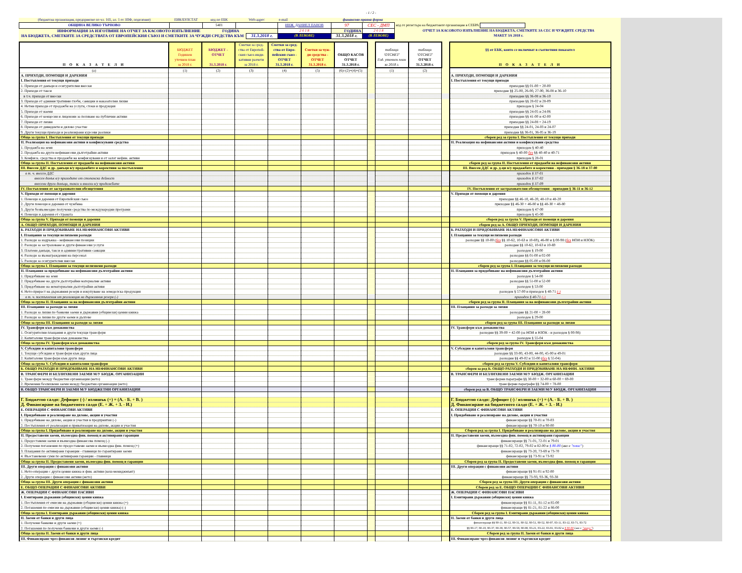- 1 / 2 -
| (бюджетна организация, предприятие по чл. 165, ал. 1 от ЗПФ, поделение) | ЕИК/БУЛСТАТ | код по ЕБК | Web-адрес | | e-mail | финансово-правна форма | | |
| ОБЩИНА ВЕЛИКО ТЪРНОВО | | 5401 | | | ИНЖ. ДАНИЕЛ ПАНОВ | 97 | СЕС - ДМП | код от регистъра на бюджетните организации в СЕБРА |
| ИНФОРМАЦИЯ ЗА ИЗГОТВЯНЕ НА ОТЧЕТ ЗА КАСОВОТО ИЗПЪЛНЕНИЕ ГОДИНА | | | | | 2 0 1 8 | ГОДИНА | 2 0 1 8 | ОТЧЕТ ЗА КАСОВОТО ИЗПЪЛНЕНИЕ НА БЮДЖЕТА, СМЕТКИТЕ ЗА СЕС И ЧУЖДИТЕ СРЕДСТВА |
| НА БЮДЖЕТА, СМЕТКИТЕ ЗА СРЕДСТВАТА ОТ ЕВРОПЕЙСКИЯ СЪЮЗ И СМЕТКИТЕ ЗА ЧУЖДИ СРЕДСТВА КЪМ | | | | 31.3.2018 г. | (В ЛЕВОВЕ) | 31.3.2018 г. | (В ЛЕВОВЕ) | МАКЕТ ЗА 2018 г. |
| П О К А З А Т Е Л И | БЮДЖЕТ Годишен уточнен план за 2018 г. | БЮДЖЕТ - ОТЧЕТ 31.3.2018 г. | Сметки за сред- ства от Европей- ския съюз-инди- кативни разчети за 2018 г. | Сметки за сред- ства от Евро- пейския съюз - ОТЧЕТ 31.3.2018 г. | Сметки за чуж- ди средства - ОТЧЕТ 31.3.2018 г. | ОБЩО КАСОВ ОТЧЕТ 31.3.2018 г. | | таблица 'ОТСНЕТ' Год. уточнен план за 2018 г. | таблица 'ОТСНЕТ' ОТЧЕТ 31.3.2018 г. | | §§ от ЕБК, които се включват в съответния показател П О К А З А Т Е Л И |
| (а) | (1) | (2) | (3) | (4) | (5) | (6)=(2)+(4)+(5) | | (1) | (2) | | |
| А. ПРИХОДИ, ПОМОЩИ И ДАРЕНИЯ | | | | | | | | | | | А. ПРИХОДИ, ПОМОЩИ И ДАРЕНИЯ |
| І. Постъпления от текущи приходи | | | | | | | | | | | І. Постъпления от текущи приходи |
| 1. Приходи от данъци и осигурителни вноски | | | | | | | | | | | приходни §§ 01-00 ÷ 20-00 |
| 2. Приходи от такси | | | | | | | | | | | приходни §§ 25-00, 26-00, 27-00, 36-08 и 36-10 |
| в т.ч. приходи от вноски | | | | | | | | | | | приходни §§ 36-08 и 36-10 |
| 3. Приходи от административни глоби, санкции и наказателни лихви | | | | | | | | | | | приходни §§ 28-02 и 28-09 |
| 4. Нетни приходи от продажби на услуги, стоки и продукция | | | | | | | | | | | приходен § 24-04 |
| 5. Приходи от наеми | | | | | | | | | | | приходни §§ 24-05 и 24-06 |
| 6. Приходи от концесии и лицензии за ползване на публични активи | | | | | | | | | | | приходни §§ 41-00 и 42-00 |
| 7. Приходи от лихви | | | | | | | | | | | приходни §§ 24-08 ÷ 24-19 |
| 8. Приходи от дивиденти и дялово участие | | | | | | | | | | | приходни §§ 24-01, 24-03 и 24-07 |
| 9. Други текущи приходи и реализирани курсови разлики | | | | | | | | | | | приходни §§ 36-01, 36-05 и 36-19 |
| Общо за група І. Постъпления от текущи приходи | | | | | | | | | | | сборен ред за група І. Постъпления от текущи приходи |
| ІІ. Реализация на нефинансови активи и конфискувани средства | | | | | | | | | | | ІІ. Реализация на нефинансови активи и конфискувани средства |
| 1. Продажба на земя | | | | | | | | | | | приходен § 40-40 |
| 2. Продажба на други нефинансови дълготрайни активи | | | | | | | | | | | приходен § 40-00 без §§ 40-40 и 40-71 |
| 3. Конфиск. средства и продажби на конфискувани и от залог нефин. активи | | | | | | | | | | | приходен § 28-01 |
| Общо за група ІІ. Постъпления от продажби на нефинансови активи | | | | | | | | | | | сборен ред за група ІІ. Постъпления от продажби на нефинансови активи |
| ІІІ. Внесен ДДС и др. данъци в/у продажбите и корективи за постъпления | | | | | | | | | | | ІІІ. Внесен ДДС и др. д-ци в/у продажбите и корективи - приходни § 36-18 и 37-00 |
| в т. ч. внесен ДДС | | | | | | | | | | | приходен § 37-01 |
| внесен данък в/у приходите от стопанска дейност | | | | | | | | | | | приходен § 37-02 |
| внесени други данъци, такси и вноски в/у продажбите | | | | | | | | | | | приходен § 37-09 |
| ІV. Постъпления от застрахователни обезщетения | | | | | | | | | | | ІV. Постъпления от застрахователни обезщетения - приходни § 36-11 и 36-12 |
| V. Приходи от помощи и дарения | | | | | | | | | | | V. Приходи от помощи и дарения |
| 1. Помощи и дарения от Европейския съюз | | | | | | | | | | | приходни §§ 46-10, 46-20, 48-10 и 48-20 |
| 2. Други помощи и дарения от чужбина | | | | | | | | | | | приходни §§ 46-30 ÷ 46-80 и §§ 48-30 ÷ 48-80 |
| 3. Други безвъзмездно получени средства по международни програми | | | | | | | | | | | приходен § 47-00 |
| 4. Помощи и дарения от страната | | | | | | | | | | | приходен § 45-00 |
| Общо за група V. Приходи от помощи и дарения | | | | | | | | | | | сборен ред за група V. Приходи от помощи и дарения |
| А. ОБЩО ПРИХОДИ, ПОМОЩИ И ДАРЕНИЯ | | | | | | | | | | | сборен ред за А. ОБЩО ПРИХОДИ, ПОМОЩИ И ДАРЕНИЯ |
| Б. РАЗХОДИ И ПРИДОБИВАНЕ НА НЕФИНАНСОВИ АКТИВИ | | | | | | | | | | | Б. РАЗХОДИ И ПРИДОБИВАНЕ НА НЕФИНАНСОВИ АКТИВИ |
| І. Плащания за текущи нелихвени разходи | | | | | | | | | | | І. Плащания за текущи нелихвени разходи |
| 1. Разходи за издръжка - нефинансови позиции | | | | | | | | | | | разходни §§ 10-00 ( без §§ 10-62, 10-63 и 10-69), 46-00 и § 00-98 ( без НОИ и НЗОК) |
| 2. Разходи за застраховане и други финансови услуги | | | | | | | | | | | разходни §§ 10-62, 10-63 и 10-69 |
| 3. Платени данъци, такси и административни санкции | | | | | | | | | | | разходен § 19-00 |
| 4. Разходи за възнаграждения на персонал | | | | | | | | | | | разходни §§ 01-00 и 02-00 |
| 5. Разходи за осигурителни вноски | | | | | | | | | | | разходни §§ 05-00 и 08-00 |
| Общо за група І. Плащания за текущи нелихвени разходи | | | | | | | | | | | сборен ред за група І. Плащания за текущи нелихвени разходи |
| ІІ. Плащания за придобиване на нефинансови дълготрайни активи | | | | | | | | | | | ІІ. Плащания за придобиване на нефинансови дълготрайни активи |
| 1. Придобиване на земя | | | | | | | | | | | разходен § 54-00 |
| 2. Придобиване на други дълготрайни материални активи | | | | | | | | | | | разходни §§ 51-00 и 52-00 |
| 3. Придобиване на нематериални дълготрайни активи | | | | | | | | | | | разходен § 53-00 |
| 4. Нето-прираст на държавния резерв и изкупуване на земеделска продукция | | | | | | | | | | | разходен § 57-00 и приходен § 40-71 (-) |
| в т. ч. постъпления от реализация на държавния резерв (-) | | | | | | | | | | | приходен § 40-71 (-) |
| Общо за група ІІ. Плащания за на нефинансови дълготрайни активи | | | | | | | | | | | сборен ред за група ІІ. Плащания за на нефинансови дълготрайни активи |
| ІІІ. Плащания за разходи за лихви | | | | | | | | | | | ІІІ. Плащания за разходи за лихви |
| 1. Разходи за лихви по банкови заеми и държавни (общински) ценни книжа | | | | | | | | | | | разходни §§ 21-00 ÷ 28-00 |
| 2. Разходи за лихви по други заеми и дългове | | | | | | | | | | | разходен § 29-00 |
| Общо за група ІІІ. Плащания за разходи за лихви | | | | | | | | | | | сборен ред за група ІІІ. Плащания за разходи за лихви |
| ІV. Трансфери към домакинства | | | | | | | | | | | ІV. Трансфери към домакинства |
| 1. Осигурителни плащания и други текущи трансфери | | | | | | | | | | | разходни §§ 39-00 ÷ 42-00 (за НОИ и НЗОК - и разходен § 00-98) |
| 2. Капиталови трансфери към домакинства | | | | | | | | | | | разходен § 55-04 |
| Общо за група ІV. Трансфери към домакинства | | | | | | | | | | | сборен ред за група ІV. Трансфери към домакинства |
| V. Субсидии и капиталови трансфери | | | | | | | | | | | V. Субсидии и капиталови трансфери |
| 1. Текущи субсидии и трансфери към други лица | | | | | | | | | | | разходни §§ 33-00, 43-00, 44-00, 45-00 и 49-01 |
| 2. Капиталови трансфери към други лица | | | | | | | | | | | разходни §§ 49-02 и 55-00 ( без § 55-04) |
| Общо за група V. Субсидии и капиталови трансфери | | | | | | | | | | | сборен ред за група V. Субсидии и капиталови трансфери |
| Б. ОБЩО РАЗХОДИ И ПРИДОБИВАНЕ НА НЕФИНАНСОВИ АКТИВИ | | | | | | | | | | | сборен за ред Б. ОБЩО РАЗХОДИ И ПРИДОБИВАНЕ НА НЕФИН. АКТИВИ |
| В. ТРАНСФЕРИ И БЕЗЛИХВЕНИ ЗАЕМИ М/У БЮДЖ. ОРГАНИЗАЦИИ | | | | | | | | | | | В. ТРАНСФЕРИ И БЕЗЛИХВЕНИ ЗАЕМИ М/У БЮДЖ. ОРГАНИЗАЦИИ |
| 1. Трансфери между бюджетни организации (нето) | | | | | | | | | | | трансферни параграфи §§ 30-00 ÷ 32-00 и 60-00 ÷ 69-00 |
| 2. Временни безлихвени заеми между бюджетни организации (нето) | | | | | | | | | | | трансферни параграфи §§ 74-00 ÷ 78-00 |
| В. ОБЩО ТРАНСФЕРИ И ЗАЕМИ М/У БЮДЖЕТНИ ОРГАНИЗАЦИИ | | | | | | | | | | | сборен ред за В. ОБЩО ТРАНСФЕРИ И ЗАЕМИ М/У БЮДЖ. ОРГАНИЗАЦИИ |
| Г. Бюджетно салдо: Дефицит (-) / излишък (+) = (А. - Б. + В. ) | | | | | | | | | | | Г. Бюджетно салдо: Дефицит (-) / излишък (+) = (А. - Б. + В. ) |
| Д. Финансиране на бюджетното салдо (Е. + Ж. + З. - И.) | | | | | | | | | | | Д. Финансиране на бюджетното салдо (Е. + Ж. + З. - И.) |
| Е. ОПЕРАЦИИ С ФИНАНСОВИ АКТИВИ | | | | | | | | | | | Е. ОПЕРАЦИИ С ФИНАНСОВИ АКТИВИ |
| І. Придобиване и реализиране на дялове, акции и участия | | | | | | | | | | | І. Придобиване и реализиране на дялове, акции и участия |
| 1. Придобиване на дялове, акции и участия в предприятия (-) | | | | | | | | | | | финансиращи §§ 70-01 и 70-03 |
| 2. Постъпления от реализация и приватизация на дялове, акции и участия | | | | | | | | | | | финансиращи §§ 70-10 и 90-00 |
| Общо за група І. Придобиване и реализиране на дялове, акции и участия | | | | | | | | | | | Сборен ред за група І. Придобиване и реализиране на дялове, акции и участия |
| ІІ. Предоставени заеми, възмездна фин. помощ и активирани гаранции | | | | | | | | | | | ІІ. Предоставени заеми, възмездна фин. помощ и активирани гаранции |
| 1. Предоставени заеми и възмездна финансова помощ (-) | | | | | | | | | | | финансиращи §§ 71-01, 72-01 и 79-01 |
| 2. Получени погашения по предоставени заеми и възмездна фин. помощ (+) | | | | | | | | | | | финансиращи §§ 71-02, 72-02, 79-02 и 82-00 и § 80-80 (ако е "плюс" ) |
| 3. Плащания по активирани гаранции - главници по гарантирани заеми | | | | | | | | | | | финансиращи §§ 73-20, 73-69 и 73-70 |
| 4. Възстановени суми по активирани гаранции - главници | | | | | | | | | | | финансиращи §§ 73-91 и 73-92 |
| Общо за група ІІ. Предоставени заеми, възмездна фин. помощ и гаранции | | | | | | | | | | | Сборен ред за група ІІ. Предоставени заеми, възмездна фин. помощ и гаранции |
| ІІІ. Други операции с финансови активи | | | | | | | | | | | ІІІ. Други операции с финансови активи |
| 1. Нето-операции с други ценни книжа и фин. активи (кеш-мениджмънт) | | | | | | | | | | | финансиращи §§ 91-01 и 92-00 |
| 2. Други операции с финансови активи (нето) | | | | | | | | | | | финансиращи §§ 73-93, 93-36, 93-38 |
| Общо за група ІІІ. Други операции с финансови активи | | | | | | | | | | | Сборен ред за група ІІІ. Други операции с финансови активи |
| Е. ОБЩО ОПЕРАЦИИ С ФИНАНСОВИ АКТИВИ | | | | | | | | | | | Сборен ред за Е. ОБЩО ОПЕРАЦИИ С ФИНАНСОВИ АКТИВИ |
| Ж. ОПЕРАЦИИ С ФИНАНСОВИ ПАСИВИ | | | | | | | | | | | Ж. ОПЕРАЦИИ С ФИНАНСОВИ ПАСИВИ |
| І. Емитирани държавни (общински) ценни книжа | | | | | | | | | | | І. Емитирани държавни (общински) ценни книжа |
| 1. Постъпления от емисии на държавни (общински) ценни книжа (+) | | | | | | | | | | | финансиращи §§ 81-11, 81-12 и 85-00 |
| 2. Погашения по емисии на държавни (общински) ценни книжа) (-) | | | | | | | | | | | финансиращи §§ 81-21, 81-22 и 86-00 |
| Общо за група І. Емитирани държавни (общински) ценни книжа | | | | | | | | | | | Сборен ред за група І. Емитирани държавни (общински) ценни книжа |
| ІІ. Заеми от банки и други лица | | | | | | | | | | | ІІ. Заеми от банки и други лица |
| 1. Получени банкови и други заеми (+) | | | | | | | | | | | финансиращи §§ 80-11, 80-12, 80-31, 80-32, 80-51, 80-52, 80-97, 83-11, 83-12, 83-71, 83-72 |
| 2. Погашения по получени банкови и други заеми (-) | | | | | | | | | | | §§ 80-17, 80-18, 80-37, 80-38, 80-57, 80-58, 80-98, 83-21, 83-22, 83-81, 83-82 и § 80-80 (ако е "минус" ) |
| Общо за група ІІ. Заеми от банки и други лица | | | | | | | | | | | Сборен ред за група ІІ. Заеми от банки и други лица |
| ІІІ. Финансиране чрез финансов лизинг и търговски кредит | | | | | | | | | | | ІІІ. Финансиране чрез финансов лизинг и търговски кредит |